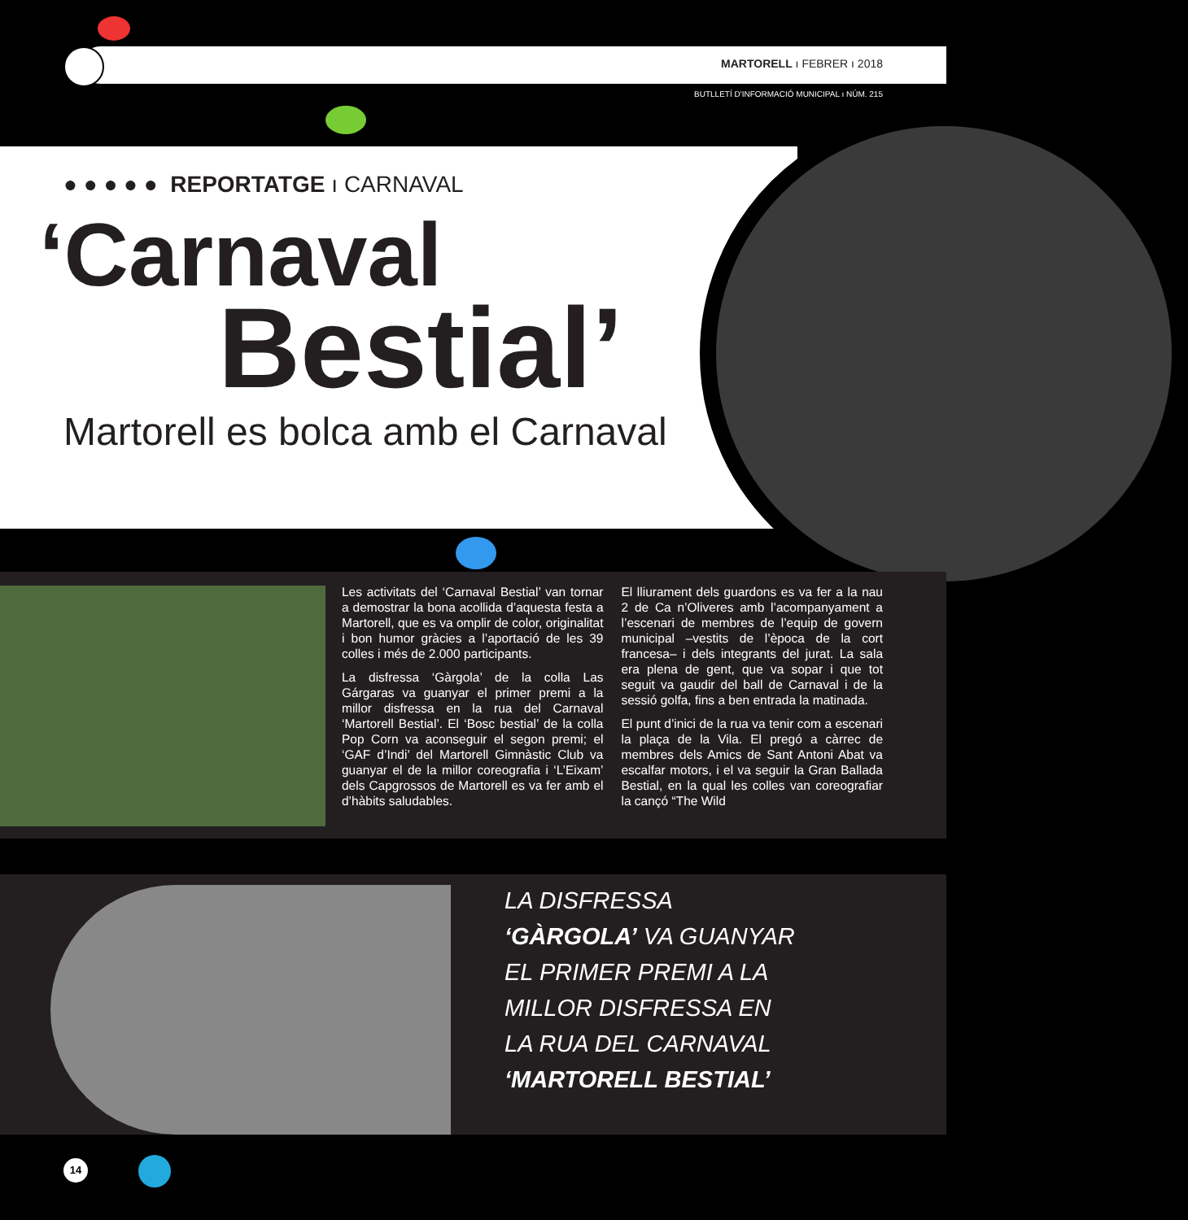MARTORELL ı FEBRER ı 2018
BUTLLETÍ D'INFORMACIÓ MUNICIPAL ı NÚM. 215
● ● ● ● ● REPORTATGE ı CARNAVAL
‘Carnaval
Bestial’
Martorell es bolca amb el Carnaval
Les activitats del ‘Carnaval Bestial’ van tornar a demostrar la bona acollida d’aquesta festa a Martorell, que es va omplir de color, originalitat i bon humor gràcies a l’aportació de les 39 colles i més de 2.000 participants.
La disfressa ‘Gàrgola’ de la colla Las Gárgaras va guanyar el primer premi a la millor disfressa en la rua del Carnaval ‘Martorell Bestial’. El ‘Bosc bestial’ de la colla Pop Corn va aconseguir el segon premi; el ‘GAF d’Indi’ del Martorell Gimnàstic Club va guanyar el de la millor coreografia i ‘L’Eixam’ dels Capgrossos de Martorell es va fer amb el d’hàbits saludables.
El lliurament dels guardons es va fer a la nau 2 de Ca n’Oliveres amb l’acompanyament a l’escenari de membres de l’equip de govern municipal –vestits de l’època de la cort francesa– i dels integrants del jurat. La sala era plena de gent, que va sopar i que tot seguit va gaudir del ball de Carnaval i de la sessió golfa, fins a ben entrada la matinada.
El punt d’inici de la rua va tenir com a escenari la plaça de la Vila. El pregó a càrrec de membres dels Amics de Sant Antoni Abat va escalfar motors, i el va seguir la Gran Ballada Bestial, en la qual les colles van coreografiar la cançó “The Wild
LA DISFRESSA
‘GÀRGOLA’ VA GUANYAR
EL PRIMER PREMI A LA
MILLOR DISFRESSA EN
LA RUA DEL CARNAVAL
‘MARTORELL BESTIAL’
14